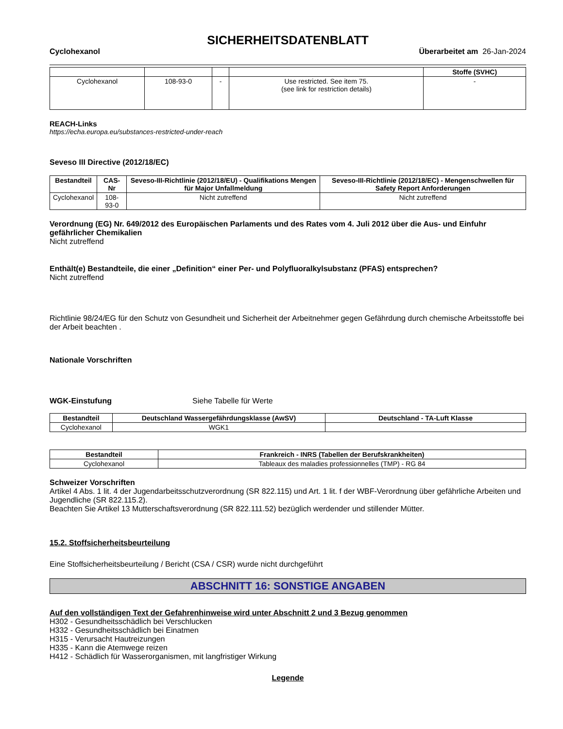SICHERHEITSDATENBLATT
Cyclohexanol Überarbeitet am 26-Jan-2024
| | | | | Stoffe (SVHC) |
| --- | --- | --- | --- | --- |
| Cyclohexanol | 108-93-0 | - | Use restricted. See item 75. (see link for restriction details) | - |
REACH-Links
https://echa.europa.eu/substances-restricted-under-reach
Seveso III Directive (2012/18/EC)
| Bestandteil | CAS-Nr | Seveso-III-Richtlinie (2012/18/EU) - Qualifikations Mengen für Major Unfallmeldung | Seveso-III-Richtlinie (2012/18/EC) - Mengenschwellen für Safety Report Anforderungen |
| --- | --- | --- | --- |
| Cyclohexanol | 108-93-0 | Nicht zutreffend | Nicht zutreffend |
Verordnung (EG) Nr. 649/2012 des Europäischen Parlaments und des Rates vom 4. Juli 2012 über die Aus- und Einfuhr gefährlicher Chemikalien
Nicht zutreffend
Enthält(e) Bestandteile, die einer „Definition“ einer Per- und Polyfluoralkylsubstanz (PFAS) entsprechen?
Nicht zutreffend
Richtlinie 98/24/EG für den Schutz von Gesundheit und Sicherheit der Arbeitnehmer gegen Gefährdung durch chemische Arbeitsstoffe bei der Arbeit beachten .
Nationale Vorschriften
WGK-Einstufung Siehe Tabelle für Werte
| Bestandteil | Deutschland Wassergefährdungsklasse (AwSV) | Deutschland - TA-Luft Klasse |
| --- | --- | --- |
| Cyclohexanol | WGK1 | |
| Bestandteil | Frankreich - INRS (Tabellen der Berufskrankheiten) |
| --- | --- |
| Cyclohexanol | Tableaux des maladies professionnelles (TMP) - RG 84 |
Schweizer Vorschriften
Artikel 4 Abs. 1 lit. 4 der Jugendarbeitsschutzverordnung (SR 822.115) und Art. 1 lit. f der WBF-Verordnung über gefährliche Arbeiten und Jugendliche (SR 822.115.2).
Beachten Sie Artikel 13 Mutterschaftsverordnung (SR 822.111.52) bezüglich werdender und stillender Mütter.
15.2. Stoffsicherheitsbeurteilung
Eine Stoffsicherheitsbeurteilung / Bericht (CSA / CSR) wurde nicht durchgeführt
ABSCHNITT 16: SONSTIGE ANGABEN
Auf den vollständigen Text der Gefahrenhinweise wird unter Abschnitt 2 und 3 Bezug genommen
H302 - Gesundheitsschädlich bei Verschlucken
H332 - Gesundheitsschädlich bei Einatmen
H315 - Verursacht Hautreizungen
H335 - Kann die Atemwege reizen
H412 - Schädlich für Wasserorganismen, mit langfristiger Wirkung
Legende